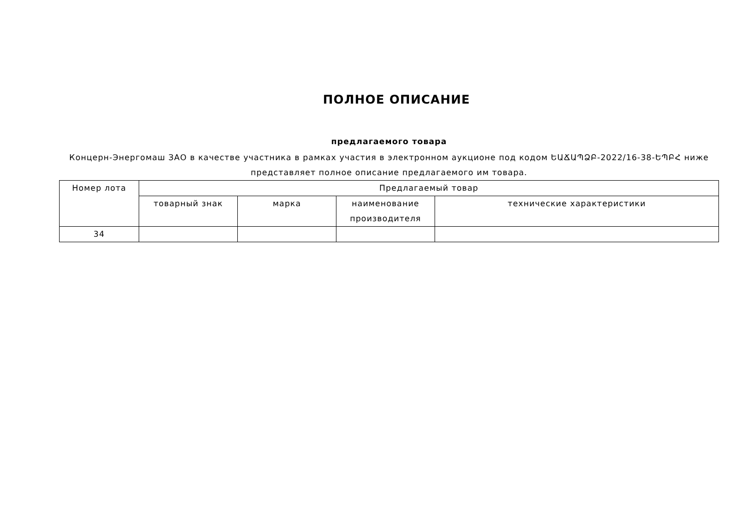ПОЛНОЕ ОПИСАНИЕ
предлагаемого товара
Концерн-Энергомаш ЗАО в качестве участника в рамках участия в электронном аукционе под кодом ԵԱՃԱՊՁԲ-2022/16-38-ԵՊԲՀ ниже представляет полное описание предлагаемого им товара.
| Номер лота | Предлагаемый товар | | | |
| --- | --- | --- | --- | --- |
| | товарный знак | марка | наименование производителя | технические характеристики |
| 34 | | | | |